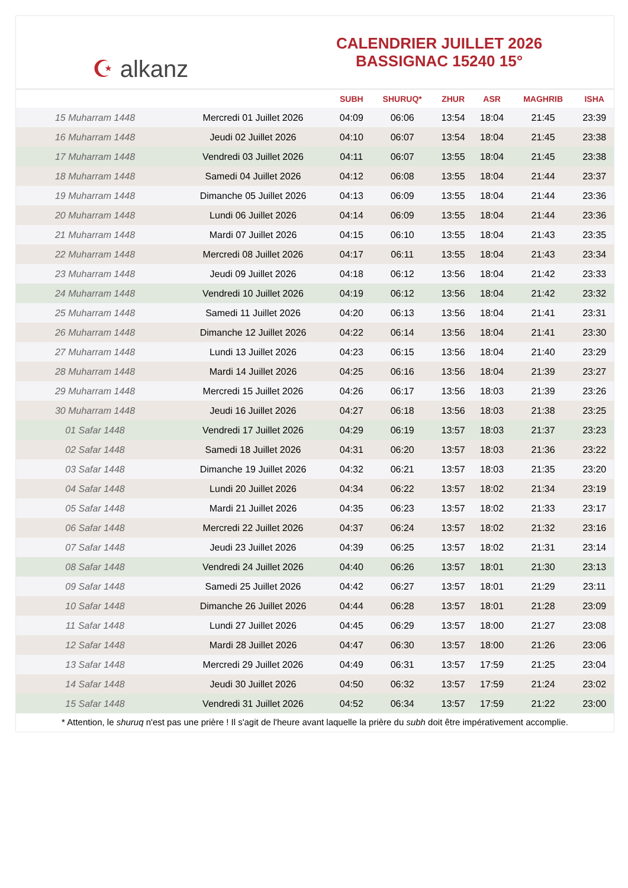☪ alkanz
CALENDRIER JUILLET 2026
BASSIGNAC 15240 15°
| | | SUBH | SHURUQ* | ZHUR | ASR | MAGHRIB | ISHA |
| --- | --- | --- | --- | --- | --- | --- | --- |
| 15 Muharram 1448 | Mercredi 01 Juillet 2026 | 04:09 | 06:06 | 13:54 | 18:04 | 21:45 | 23:39 |
| 16 Muharram 1448 | Jeudi 02 Juillet 2026 | 04:10 | 06:07 | 13:54 | 18:04 | 21:45 | 23:38 |
| 17 Muharram 1448 | Vendredi 03 Juillet 2026 | 04:11 | 06:07 | 13:55 | 18:04 | 21:45 | 23:38 |
| 18 Muharram 1448 | Samedi 04 Juillet 2026 | 04:12 | 06:08 | 13:55 | 18:04 | 21:44 | 23:37 |
| 19 Muharram 1448 | Dimanche 05 Juillet 2026 | 04:13 | 06:09 | 13:55 | 18:04 | 21:44 | 23:36 |
| 20 Muharram 1448 | Lundi 06 Juillet 2026 | 04:14 | 06:09 | 13:55 | 18:04 | 21:44 | 23:36 |
| 21 Muharram 1448 | Mardi 07 Juillet 2026 | 04:15 | 06:10 | 13:55 | 18:04 | 21:43 | 23:35 |
| 22 Muharram 1448 | Mercredi 08 Juillet 2026 | 04:17 | 06:11 | 13:55 | 18:04 | 21:43 | 23:34 |
| 23 Muharram 1448 | Jeudi 09 Juillet 2026 | 04:18 | 06:12 | 13:56 | 18:04 | 21:42 | 23:33 |
| 24 Muharram 1448 | Vendredi 10 Juillet 2026 | 04:19 | 06:12 | 13:56 | 18:04 | 21:42 | 23:32 |
| 25 Muharram 1448 | Samedi 11 Juillet 2026 | 04:20 | 06:13 | 13:56 | 18:04 | 21:41 | 23:31 |
| 26 Muharram 1448 | Dimanche 12 Juillet 2026 | 04:22 | 06:14 | 13:56 | 18:04 | 21:41 | 23:30 |
| 27 Muharram 1448 | Lundi 13 Juillet 2026 | 04:23 | 06:15 | 13:56 | 18:04 | 21:40 | 23:29 |
| 28 Muharram 1448 | Mardi 14 Juillet 2026 | 04:25 | 06:16 | 13:56 | 18:04 | 21:39 | 23:27 |
| 29 Muharram 1448 | Mercredi 15 Juillet 2026 | 04:26 | 06:17 | 13:56 | 18:03 | 21:39 | 23:26 |
| 30 Muharram 1448 | Jeudi 16 Juillet 2026 | 04:27 | 06:18 | 13:56 | 18:03 | 21:38 | 23:25 |
| 01 Safar 1448 | Vendredi 17 Juillet 2026 | 04:29 | 06:19 | 13:57 | 18:03 | 21:37 | 23:23 |
| 02 Safar 1448 | Samedi 18 Juillet 2026 | 04:31 | 06:20 | 13:57 | 18:03 | 21:36 | 23:22 |
| 03 Safar 1448 | Dimanche 19 Juillet 2026 | 04:32 | 06:21 | 13:57 | 18:03 | 21:35 | 23:20 |
| 04 Safar 1448 | Lundi 20 Juillet 2026 | 04:34 | 06:22 | 13:57 | 18:02 | 21:34 | 23:19 |
| 05 Safar 1448 | Mardi 21 Juillet 2026 | 04:35 | 06:23 | 13:57 | 18:02 | 21:33 | 23:17 |
| 06 Safar 1448 | Mercredi 22 Juillet 2026 | 04:37 | 06:24 | 13:57 | 18:02 | 21:32 | 23:16 |
| 07 Safar 1448 | Jeudi 23 Juillet 2026 | 04:39 | 06:25 | 13:57 | 18:02 | 21:31 | 23:14 |
| 08 Safar 1448 | Vendredi 24 Juillet 2026 | 04:40 | 06:26 | 13:57 | 18:01 | 21:30 | 23:13 |
| 09 Safar 1448 | Samedi 25 Juillet 2026 | 04:42 | 06:27 | 13:57 | 18:01 | 21:29 | 23:11 |
| 10 Safar 1448 | Dimanche 26 Juillet 2026 | 04:44 | 06:28 | 13:57 | 18:01 | 21:28 | 23:09 |
| 11 Safar 1448 | Lundi 27 Juillet 2026 | 04:45 | 06:29 | 13:57 | 18:00 | 21:27 | 23:08 |
| 12 Safar 1448 | Mardi 28 Juillet 2026 | 04:47 | 06:30 | 13:57 | 18:00 | 21:26 | 23:06 |
| 13 Safar 1448 | Mercredi 29 Juillet 2026 | 04:49 | 06:31 | 13:57 | 17:59 | 21:25 | 23:04 |
| 14 Safar 1448 | Jeudi 30 Juillet 2026 | 04:50 | 06:32 | 13:57 | 17:59 | 21:24 | 23:02 |
| 15 Safar 1448 | Vendredi 31 Juillet 2026 | 04:52 | 06:34 | 13:57 | 17:59 | 21:22 | 23:00 |
* Attention, le shuruq n'est pas une prière ! Il s'agit de l'heure avant laquelle la prière du subh doit être impérativement accomplie.